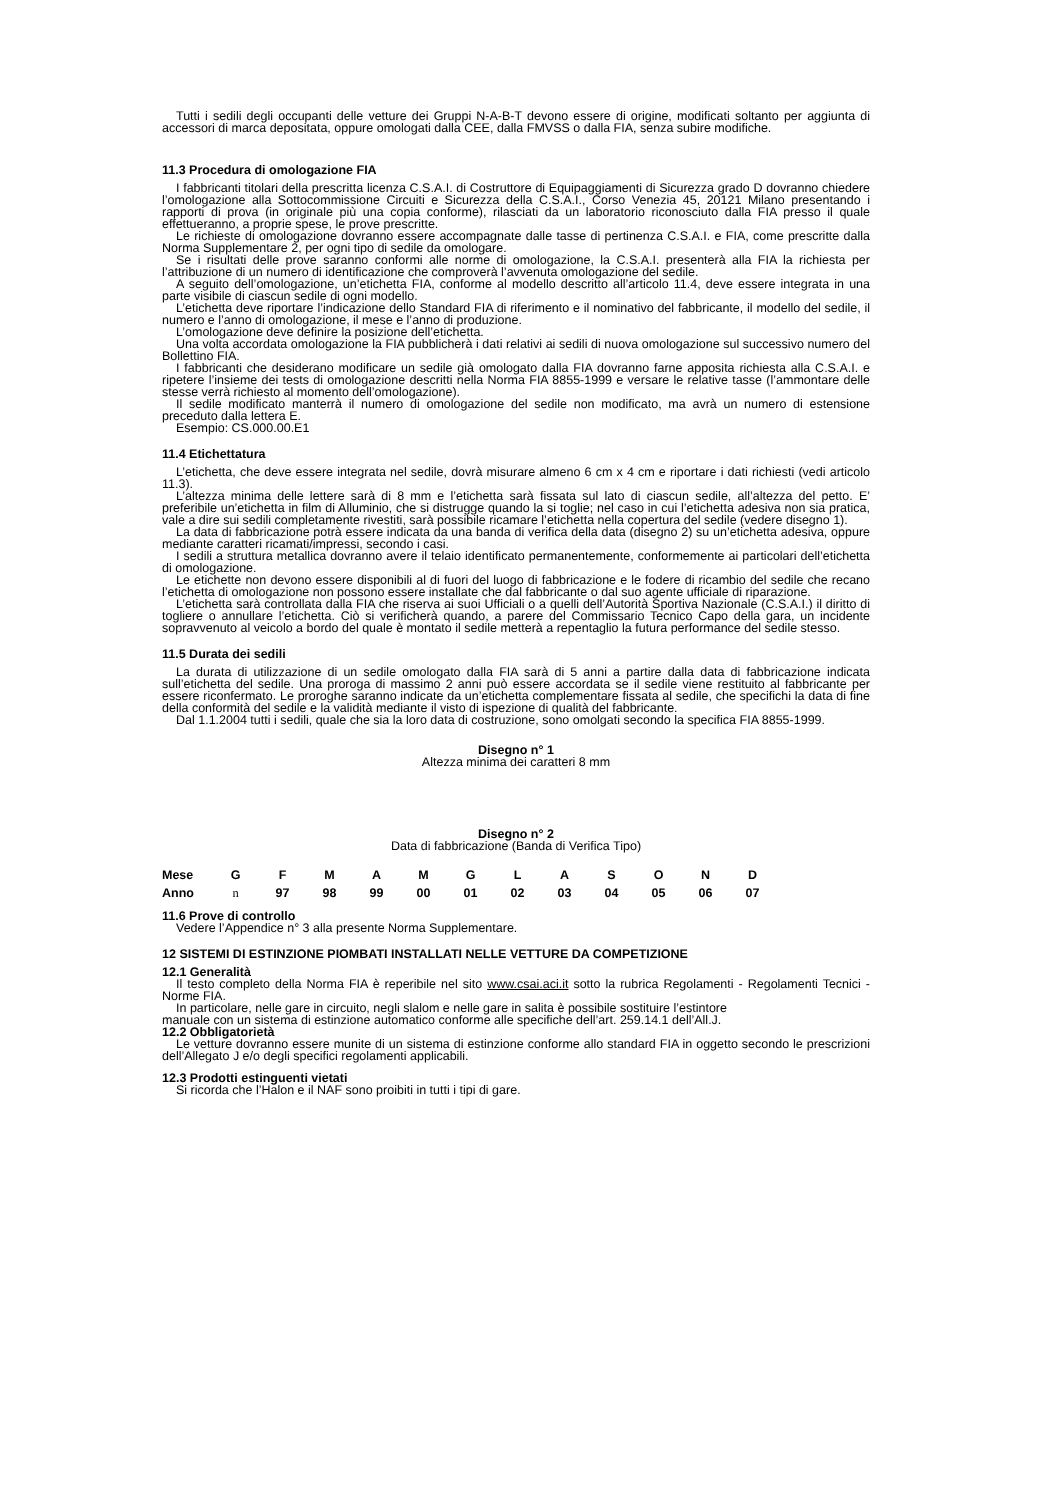Tutti i sedili degli occupanti delle vetture dei Gruppi N-A-B-T devono essere di origine, modificati soltanto per aggiunta di accessori di marca depositata, oppure omologati dalla CEE, dalla FMVSS o dalla FIA, senza subire modifiche.
11.3 Procedura di omologazione FIA
I fabbricanti titolari della prescritta licenza C.S.A.I. di Costruttore di Equipaggiamenti di Sicurezza grado D dovranno chiedere l’omologazione alla Sottocommissione Circuiti e Sicurezza della C.S.A.I., Corso Venezia 45, 20121 Milano presentando i rapporti di prova (in originale più una copia conforme), rilasciati da un laboratorio riconosciuto dalla FIA presso il quale effettueranno, a proprie spese, le prove prescritte.
Le richieste di omologazione dovranno essere accompagnate dalle tasse di pertinenza C.S.A.I. e FIA, come prescritte dalla Norma Supplementare 2, per ogni tipo di sedile da omologare.
Se i risultati delle prove saranno conformi alle norme di omologazione, la C.S.A.I. presenterà alla FIA la richiesta per l’attribuzione di un numero di identificazione che comproverà l’avvenuta omologazione del sedile.
A seguito dell’omologazione, un’etichetta FIA, conforme al modello descritto all’articolo 11.4, deve essere integrata in una parte visibile di ciascun sedile di ogni modello.
L’etichetta deve riportare l’indicazione dello Standard FIA di riferimento e il nominativo del fabbricante, il modello del sedile, il numero e l’anno di omologazione, il mese e l’anno di produzione.
L’omologazione deve definire la posizione dell’etichetta.
Una volta accordata omologazione la FIA pubblicherà i dati relativi ai sedili di nuova omologazione sul successivo numero del Bollettino FIA.
I fabbricanti che desiderano modificare un sedile già omologato dalla FIA dovranno farne apposita richiesta alla C.S.A.I. e ripetere l’insieme dei tests di omologazione descritti nella Norma FIA 8855-1999 e versare le relative tasse (l’ammontare delle stesse verrà richiesto al momento dell’omologazione).
Il sedile modificato manterrà il numero di omologazione del sedile non modificato, ma avrà un numero di estensione preceduto dalla lettera E.
Esempio: CS.000.00.E1
11.4 Etichettatura
L’etichetta, che deve essere integrata nel sedile, dovrà misurare almeno 6 cm x 4 cm e riportare i dati richiesti (vedi articolo 11.3).
L’altezza minima delle lettere sarà di 8 mm e l’etichetta sarà fissata sul lato di ciascun sedile, all’altezza del petto. E’ preferibile un’etichetta in film di Alluminio, che si distrugge quando la si toglie; nel caso in cui l’etichetta adesiva non sia pratica, vale a dire sui sedili completamente rivestiti, sarà possibile ricamare l’etichetta nella copertura del sedile (vedere disegno 1).
La data di fabbricazione potrà essere indicata da una banda di verifica della data (disegno 2) su un’etichetta adesiva, oppure mediante caratteri ricamati/impressi, secondo i casi.
I sedili a struttura metallica dovranno avere il telaio identificato permanentemente, conformemente ai particolari dell’etichetta di omologazione.
Le etichette non devono essere disponibili al di fuori del luogo di fabbricazione e le fodere di ricambio del sedile che recano l’etichetta di omologazione non possono essere installate che dal fabbricante o dal suo agente ufficiale di riparazione.
L’etichetta sarà controllata dalla FIA che riserva ai suoi Ufficiali o a quelli dell’Autorità Sportiva Nazionale (C.S.A.I.) il diritto di togliere o annullare l’etichetta. Ciò si verificherà quando, a parere del Commissario Tecnico Capo della gara, un incidente sopravvenuto al veicolo a bordo del quale è montato il sedile metterà a repentaglio la futura performance del sedile stesso.
11.5 Durata dei sedili
La durata di utilizzazione di un sedile omologato dalla FIA sarà di 5 anni a partire dalla data di fabbricazione indicata sull’etichetta del sedile. Una proroga di massimo 2 anni può essere accordata se il sedile viene restituito al fabbricante per essere riconfermato. Le proroghe saranno indicate da un’etichetta complementare fissata al sedile, che specifichi la data di fine della conformità del sedile e la validità mediante il visto di ispezione di qualità del fabbricante.
Dal 1.1.2004 tutti i sedili, quale che sia la loro data di costruzione, sono omolgati secondo la specifica FIA 8855-1999.
Disegno n° 1
Altezza minima dei caratteri 8 mm
Disegno n° 2
Data di fabbricazione (Banda di Verifica Tipo)
| Mese | G | F | M | A | M | G | L | A | S | O | N | D |
| Anno | n | 97 | 98 | 99 | 00 | 01 | 02 | 03 | 04 | 05 | 06 | 07 |
11.6 Prove di controllo
Vedere l’Appendice n° 3 alla presente Norma Supplementare.
12 SISTEMI DI ESTINZIONE PIOMBATI INSTALLATI NELLE VETTURE DA COMPETIZIONE
12.1 Generalità
Il testo completo della Norma FIA è reperibile nel sito www.csai.aci.it sotto la rubrica Regolamenti - Regolamenti Tecnici - Norme FIA.
In particolare, nelle gare in circuito, negli slalom e nelle gare in salita è possibile sostituire l’estintore
manuale con un sistema di estinzione automatico conforme alle specifiche dell’art. 259.14.1 dell’All.J.
12.2 Obbligatorietà
Le vetture dovranno essere munite di un sistema di estinzione conforme allo standard FIA in oggetto secondo le prescrizioni dell’Allegato J e/o degli specifici regolamenti applicabili.
12.3 Prodotti estinguenti vietati
Si ricorda che l’Halon e il NAF sono proibiti in tutti i tipi di gare.